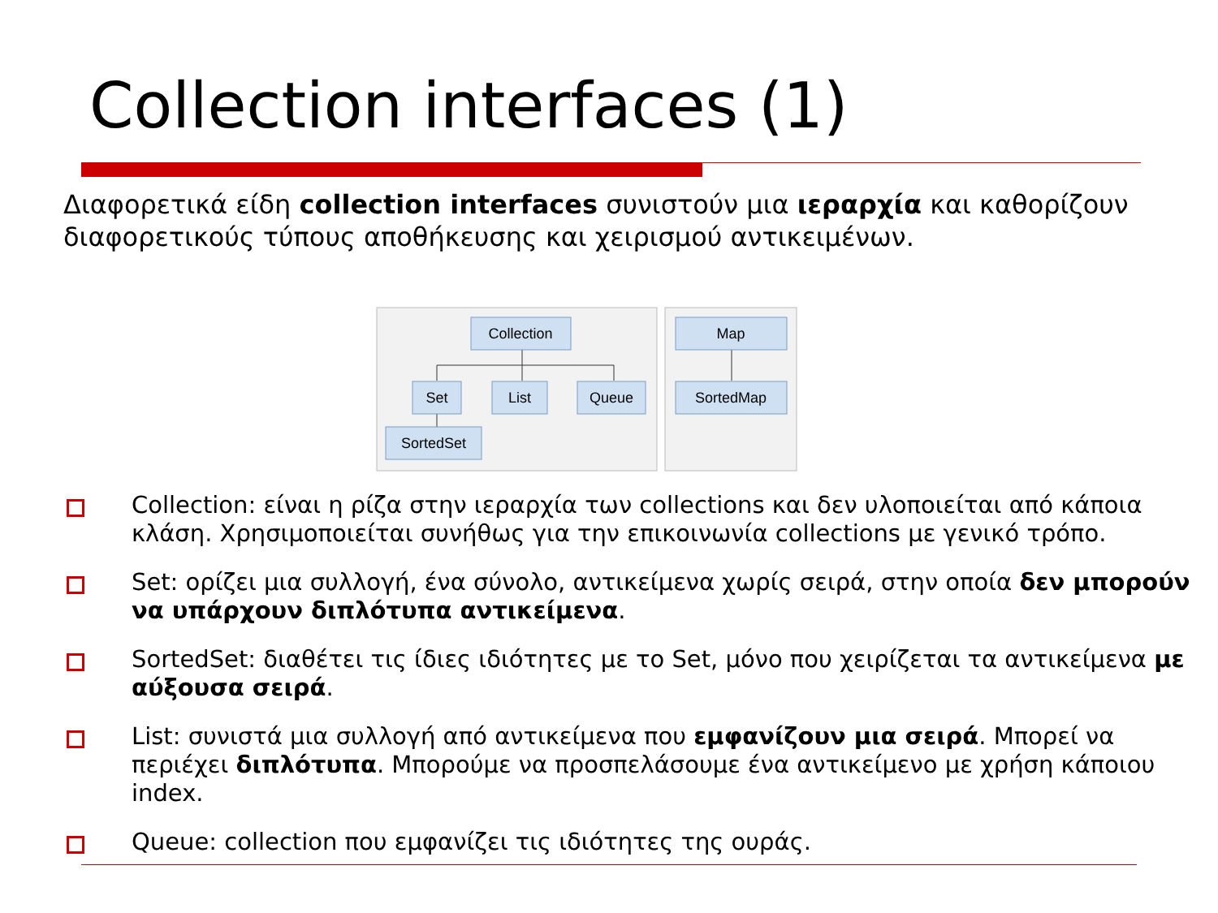Collection interfaces (1)
Διαφορετικά είδη collection interfaces συνιστούν μια ιεραρχία και καθορίζουν διαφορετικούς τύπους αποθήκευσης και χειρισμού αντικειμένων.
Collection
Set
List
Queue
SortedSet
Map
SortedMap
Collection: είναι η ρίζα στην ιεραρχία των collections και δεν υλοποιείται από κάποια κλάση. Χρησιμοποιείται συνήθως για την επικοινωνία collections με γενικό τρόπο.
Set: ορίζει μια συλλογή, ένα σύνολο, αντικείμενα χωρίς σειρά, στην οποία δεν μπορούν να υπάρχουν διπλότυπα αντικείμενα.
SortedSet: διαθέτει τις ίδιες ιδιότητες με το Set, μόνο που χειρίζεται τα αντικείμενα με αύξουσα σειρά.
List: συνιστά μια συλλογή από αντικείμενα που εμφανίζουν μια σειρά. Μπορεί να περιέχει διπλότυπα. Μπορούμε να προσπελάσουμε ένα αντικείμενο με χρήση κάποιου index.
Queue: collection που εμφανίζει τις ιδιότητες της ουράς.